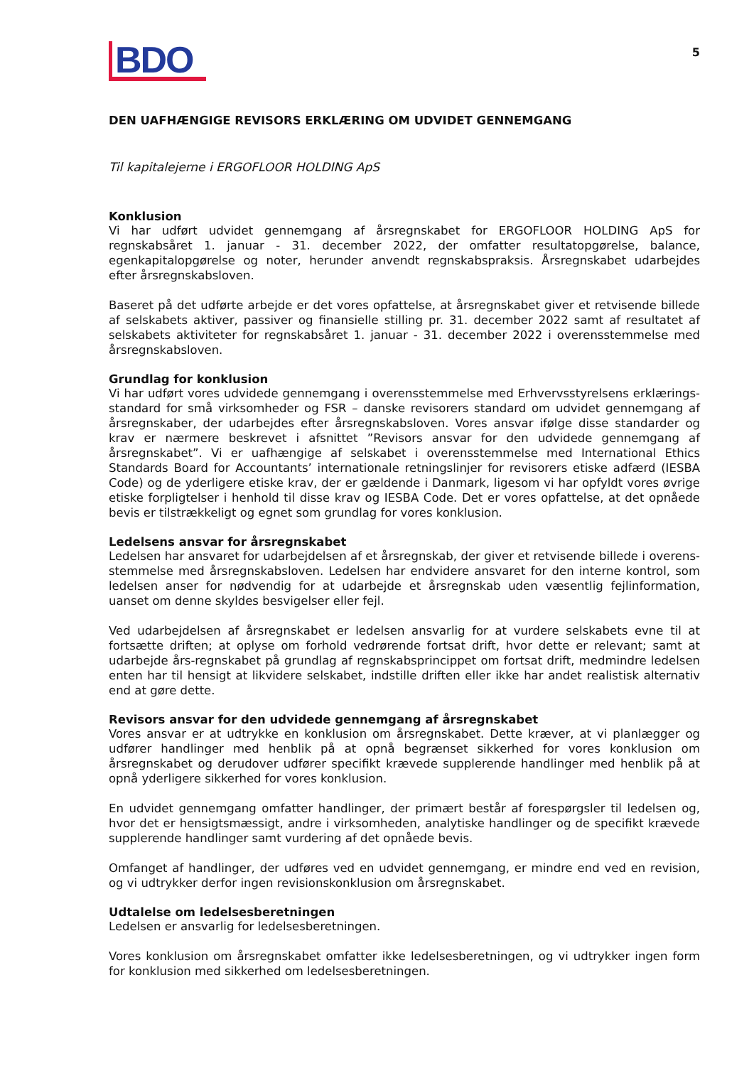BDO
5
DEN UAFHÆNGIGE REVISORS ERKLÆRING OM UDVIDET GENNEMGANG
Til kapitalejerne i ERGOFLOOR HOLDING ApS
Konklusion
Vi har udført udvidet gennemgang af årsregnskabet for ERGOFLOOR HOLDING ApS for regnskabsåret 1. januar - 31. december 2022, der omfatter resultatopgørelse, balance, egenkapitalopgørelse og noter, herunder anvendt regnskabspraksis. Årsregnskabet udarbejdes efter årsregnskabsloven.
Baseret på det udførte arbejde er det vores opfattelse, at årsregnskabet giver et retvisende billede af selskabets aktiver, passiver og finansielle stilling pr. 31. december 2022 samt af resultatet af selskabets aktiviteter for regnskabsåret 1. januar - 31. december 2022 i overensstemmelse med årsregnskabsloven.
Grundlag for konklusion
Vi har udført vores udvidede gennemgang i overensstemmelse med Erhvervsstyrelsens erklærings-standard for små virksomheder og FSR – danske revisorers standard om udvidet gennemgang af årsregnskaber, der udarbejdes efter årsregnskabsloven. Vores ansvar ifølge disse standarder og krav er nærmere beskrevet i afsnittet ”Revisors ansvar for den udvidede gennemgang af årsregnskabet”. Vi er uafhængige af selskabet i overensstemmelse med International Ethics Standards Board for Accountants’ internationale retningslinjer for revisorers etiske adfærd (IESBA Code) og de yderligere etiske krav, der er gældende i Danmark, ligesom vi har opfyldt vores øvrige etiske forpligtelser i henhold til disse krav og IESBA Code. Det er vores opfattelse, at det opnåede bevis er tilstrækkeligt og egnet som grundlag for vores konklusion.
Ledelsens ansvar for årsregnskabet
Ledelsen har ansvaret for udarbejdelsen af et årsregnskab, der giver et retvisende billede i overens-stemmelse med årsregnskabsloven. Ledelsen har endvidere ansvaret for den interne kontrol, som ledelsen anser for nødvendig for at udarbejde et årsregnskab uden væsentlig fejlinformation, uanset om denne skyldes besvigelser eller fejl.
Ved udarbejdelsen af årsregnskabet er ledelsen ansvarlig for at vurdere selskabets evne til at fortsætte driften; at oplyse om forhold vedrørende fortsat drift, hvor dette er relevant; samt at udarbejde års-regnskabet på grundlag af regnskabsprincippet om fortsat drift, medmindre ledelsen enten har til hensigt at likvidere selskabet, indstille driften eller ikke har andet realistisk alternativ end at gøre dette.
Revisors ansvar for den udvidede gennemgang af årsregnskabet
Vores ansvar er at udtrykke en konklusion om årsregnskabet. Dette kræver, at vi planlægger og udfører handlinger med henblik på at opnå begrænset sikkerhed for vores konklusion om årsregnskabet og derudover udfører specifikt krævede supplerende handlinger med henblik på at opnå yderligere sikkerhed for vores konklusion.
En udvidet gennemgang omfatter handlinger, der primært består af forespørgsler til ledelsen og, hvor det er hensigtsmæssigt, andre i virksomheden, analytiske handlinger og de specifikt krævede supplerende handlinger samt vurdering af det opnåede bevis.
Omfanget af handlinger, der udføres ved en udvidet gennemgang, er mindre end ved en revision, og vi udtrykker derfor ingen revisionskonklusion om årsregnskabet.
Udtalelse om ledelsesberetningen
Ledelsen er ansvarlig for ledelsesberetningen.
Vores konklusion om årsregnskabet omfatter ikke ledelsesberetningen, og vi udtrykker ingen form for konklusion med sikkerhed om ledelsesberetningen.